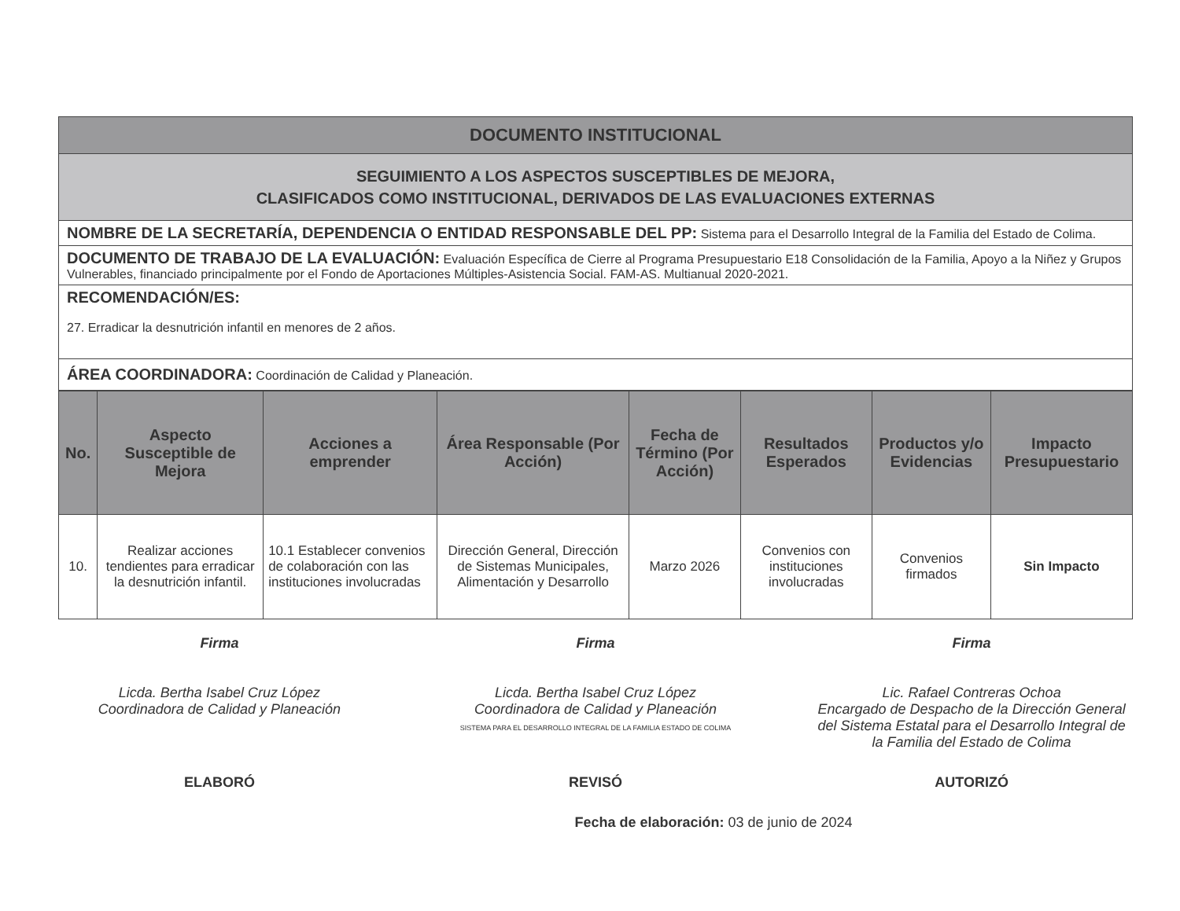| DOCUMENTO INSTITUCIONAL |
| SEGUIMIENTO A LOS ASPECTOS SUSCEPTIBLES DE MEJORA, CLASIFICADOS COMO INSTITUCIONAL, DERIVADOS DE LAS EVALUACIONES EXTERNAS |
| NOMBRE DE LA SECRETARÍA, DEPENDENCIA O ENTIDAD RESPONSABLE DEL PP: Sistema para el Desarrollo Integral de la Familia del Estado de Colima. |
| DOCUMENTO DE TRABAJO DE LA EVALUACIÓN: Evaluación Específica de Cierre al Programa Presupuestario E18 Consolidación de la Familia, Apoyo a la Niñez y Grupos Vulnerables, financiado principalmente por el Fondo de Aportaciones Múltiples-Asistencia Social. FAM-AS. Multianual 2020-2021. |
| RECOMENDACIÓN/ES: 27. Erradicar la desnutrición infantil en menores de 2 años. |
| ÁREA COORDINADORA: Coordinación de Calidad y Planeación. |
| No. | Aspecto Susceptible de Mejora | Acciones a emprender | Área Responsable (Por Acción) | Fecha de Término (Por Acción) | Resultados Esperados | Productos y/o Evidencias | Impacto Presupuestario |
| --- | --- | --- | --- | --- | --- | --- | --- |
| 10. | Realizar acciones tendientes para erradicar la desnutrición infantil. | 10.1 Establecer convenios de colaboración con las instituciones involucradas | Dirección General, Dirección de Sistemas Municipales, Alimentación y Desarrollo | Marzo 2026 | Convenios con instituciones involucradas | Convenios firmados | Sin Impacto |
Firma
Licda. Bertha Isabel Cruz López
Coordinadora de Calidad y Planeación
Firma
Licda. Bertha Isabel Cruz López
Coordinadora de Calidad y Planeación
SISTEMA PARA EL DESARROLLO INTEGRAL DE LA FAMILIA ESTADO DE COLIMA
Firma
Lic. Rafael Contreras Ochoa
Encargado de Despacho de la Dirección General del Sistema Estatal para el Desarrollo Integral de la Familia del Estado de Colima
ELABORÓ REVISÓ AUTORIZÓ
Fecha de elaboración: 03 de junio de 2024